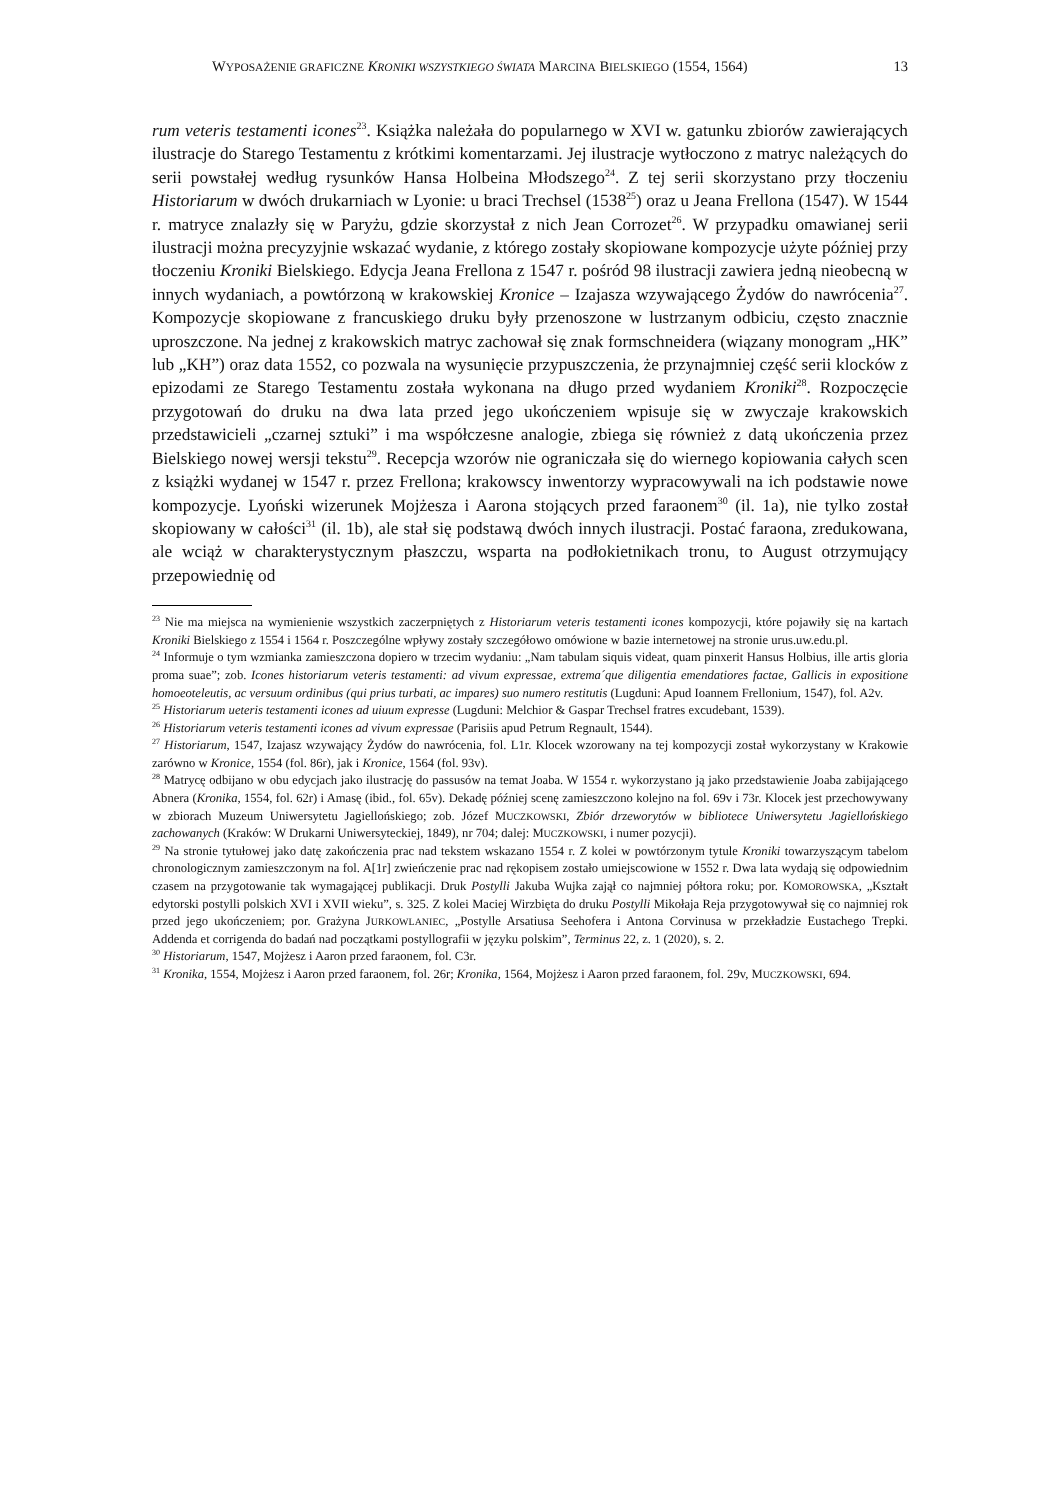WYPOSAŻENIE GRAFICZNE KRONIKI WSZYSTKIEGO ŚWIATA MARCINA BIELSKIEGO (1554, 1564) 13
rum veteris testamenti icones<sup>23</sup>. Książka należała do popularnego w XVI w. gatunku zbiorów zawierających ilustracje do Starego Testamentu z krótkimi komentarzami. Jej ilustracje wytłoczono z matryc należących do serii powstałej według rysunków Hansa Holbeina Młodszego<sup>24</sup>. Z tej serii skorzystano przy tłoczeniu Historiarum w dwóch drukarniach w Lyonie: u braci Trechsel (1538<sup>25</sup>) oraz u Jeana Frellona (1547). W 1544 r. matryce znalazły się w Paryżu, gdzie skorzystał z nich Jean Corrozet<sup>26</sup>. W przypadku omawianej serii ilustracji można precyzyjnie wskazać wydanie, z którego zostały skopiowane kompozycje użyte później przy tłoczeniu Kroniki Bielskiego. Edycja Jeana Frellona z 1547 r. pośród 98 ilustracji zawiera jedną nieobecną w innych wydaniach, a powtórzoną w krakowskiej Kronice – Izajasza wzywającego Żydów do nawrócenia<sup>27</sup>. Kompozycje skopiowane z francuskiego druku były przenoszone w lustrzanym odbiciu, często znacznie uproszczone. Na jednej z krakowskich matryc zachował się znak formschneidera (wiązany monogram „HK” lub „KH”) oraz data 1552, co pozwala na wysunięcie przypuszczenia, że przynajmniej część serii klocków z epizodami ze Starego Testamentu została wykonana na długo przed wydaniem Kroniki<sup>28</sup>. Rozpoczęcie przygotowań do druku na dwa lata przed jego ukończeniem wpisuje się w zwyczaje krakowskich przedstawicieli „czarnej sztuki” i ma współczesne analogie, zbiega się również z datą ukończenia przez Bielskiego nowej wersji tekstu<sup>29</sup>. Recepcja wzorów nie ograniczała się do wiernego kopiowania całych scen z książki wydanej w 1547 r. przez Frellona; krakowscy inwentorzy wypracowywali na ich podstawie nowe kompozycje. Lyoński wizerunek Mojżesza i Aarona stojących przed faraonem<sup>30</sup> (il. 1a), nie tylko został skopiowany w całości<sup>31</sup> (il. 1b), ale stał się podstawą dwóch innych ilustracji. Postać faraona, zredukowana, ale wciąż w charakterystycznym płaszczu, wsparta na podłokietnikach tronu, to August otrzymujący przepowiednię od
<sup>23</sup> Nie ma miejsca na wymienienie wszystkich zaczerpniętych z Historiarum veteris testamenti icones kompozycji, które pojawiły się na kartach Kroniki Bielskiego z 1554 i 1564 r. Poszczególne wpływy zostały szczegółowo omówione w bazie internetowej na stronie urus.uw.edu.pl.
<sup>24</sup> Informuje o tym wzmianka zamieszczona dopiero w trzecim wydaniu: „Nam tabulam siquis videat, quam pinxerit Hansus Holbius, ille artis gloria proma suae”; zob. Icones historiarum veteris testamenti: ad vivum expressae, extrema´que diligentia emendatiores factae, Gallicis in expositione homoeoteleutis, ac versuum ordinibus (qui prius turbati, ac impares) suo numero restitutis (Lugduni: Apud Ioannem Frellonium, 1547), fol. A2v.
<sup>25</sup> Historiarum ueteris testamenti icones ad uiuum expresse (Lugduni: Melchior & Gaspar Trechsel fratres excudebant, 1539).
<sup>26</sup> Historiarum veteris testamenti icones ad vivum expressae (Parisiis apud Petrum Regnault, 1544).
<sup>27</sup> Historiarum, 1547, Izajasz wzywający Żydów do nawrócenia, fol. L1r. Klocek wzorowany na tej kompozycji został wykorzystany w Krakowie zarówno w Kronice, 1554 (fol. 86r), jak i Kronice, 1564 (fol. 93v).
<sup>28</sup> Matrycę odbijano w obu edycjach jako ilustrację do passusów na temat Joaba. W 1554 r. wykorzystano ją jako przedstawienie Joaba zabijającego Abnera (Kronika, 1554, fol. 62r) i Amasę (ibid., fol. 65v). Dekadę później scenę zamieszczono kolejno na fol. 69v i 73r. Klocek jest przechowywany w zbiorach Muzeum Uniwersytetu Jagiellońskiego; zob. Józef MUCZKOWSKI, Zbiór drzeworytów w bibliotece Uniwersytetu Jagiellońskiego zachowanych (Kraków: W Drukarni Uniwersyteckiej, 1849), nr 704; dalej: MUCZKOWSKI, i numer pozycji).
<sup>29</sup> Na stronie tytułowej jako datę zakończenia prac nad tekstem wskazano 1554 r. Z kolei w powtórzonym tytule Kroniki towarzyszącym tabelom chronologicznym zamieszczonym na fol. A[1r] zwieńczenie prac nad rękopisem zostało umiejscowione w 1552 r. Dwa lata wydają się odpowiednim czasem na przygotowanie tak wymagającej publikacji. Druk Postylli Jakuba Wujka zajął co najmniej półtora roku; por. KOMOROWSKA, „Kształt edytorski postylli polskich XVI i XVII wieku”, s. 325. Z kolei Maciej Wirzbięta do druku Postylli Mikołaja Reja przygotowywał się co najmniej rok przed jego ukończeniem; por. Grażyna JURKOWLANIEC, „Postylle Arsatiusa Seehofera i Antona Corvinusa w przekładzie Eustachego Trepki. Addenda et corrigenda do badań nad początkami postyllografii w języku polskim”, Terminus 22, z. 1 (2020), s. 2.
<sup>30</sup> Historiarum, 1547, Mojżesz i Aaron przed faraonem, fol. C3r.
<sup>31</sup> Kronika, 1554, Mojżesz i Aaron przed faraonem, fol. 26r; Kronika, 1564, Mojżesz i Aaron przed faraonem, fol. 29v, MUCZKOWSKI, 694.